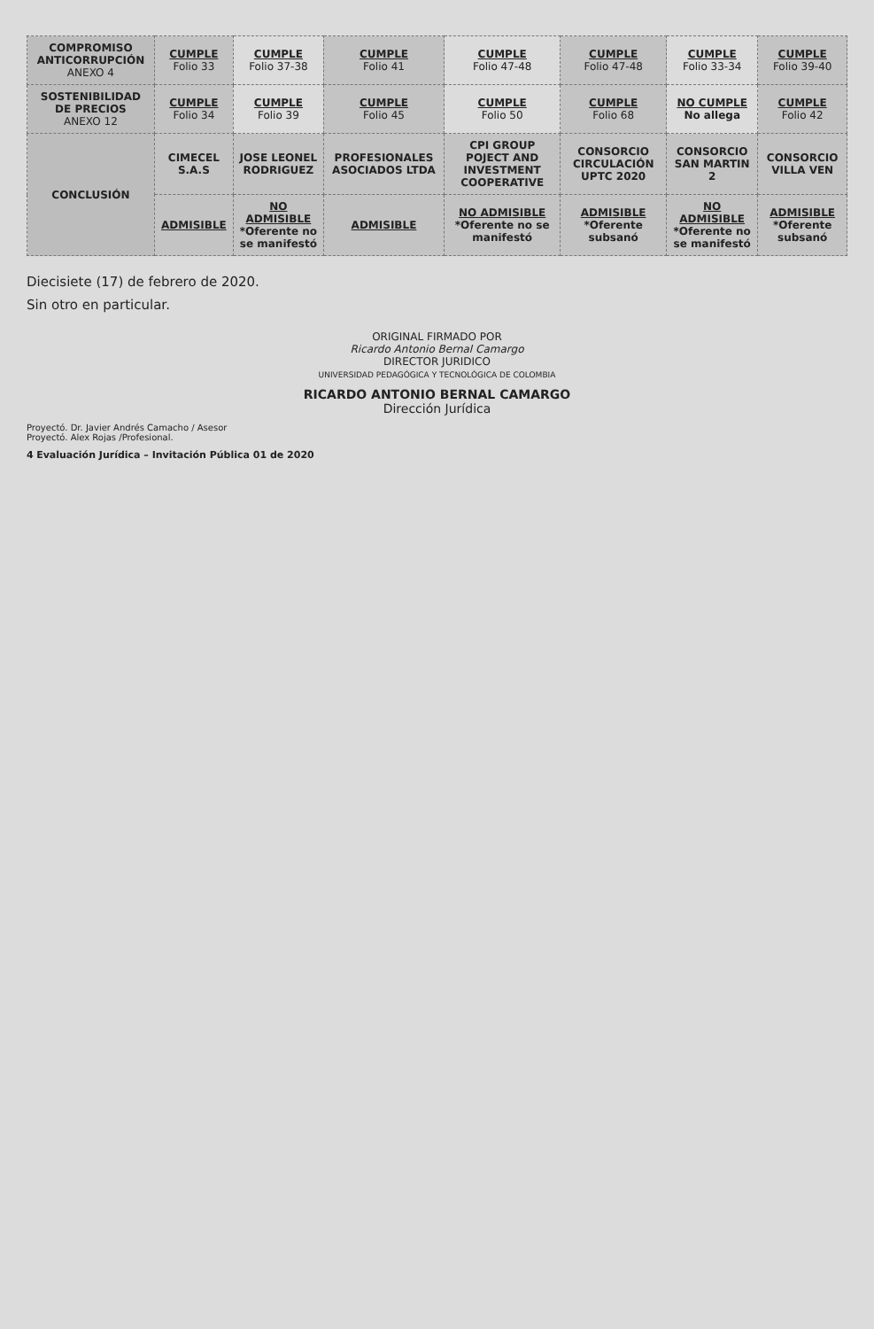| COMPROMISO ANTICORRUPCIÓN ANEXO 4 | CUMPLE Folio 33 | CUMPLE Folio 37-38 | CUMPLE Folio 41 | CUMPLE Folio 47-48 | CUMPLE Folio 47-48 | CUMPLE Folio 33-34 | CUMPLE Folio 39-40 |
| SOSTENIBILIDAD DE PRECIOS ANEXO 12 | CUMPLE Folio 34 | CUMPLE Folio 39 | CUMPLE Folio 45 | CUMPLE Folio 50 | CUMPLE Folio 68 | NO CUMPLE No allega | CUMPLE Folio 42 |
| CONCLUSIÓN | CIMECEL S.A.S | JOSE LEONEL RODRIGUEZ | PROFESIONALES ASOCIADOS LTDA | CPI GROUP POJECT AND INVESTMENT COOPERATIVE | CONSORCIO CIRCULACIÓN UPTC 2020 | CONSORCIO SAN MARTIN 2 | CONSORCIO VILLA VEN |
| | ADMISIBLE | NO ADMISIBLE *Oferente no se manifestó | ADMISIBLE | NO ADMISIBLE *Oferente no se manifestó | ADMISIBLE *Oferente subsanó | NO ADMISIBLE *Oferente no se manifestó | ADMISIBLE *Oferente subsanó |
Diecisiete (17) de febrero de 2020.
Sin otro en particular.
ORIGINAL FIRMADO POR
Ricardo Antonio Bernal Camargo
DIRECTOR JURIDICO
UNIVERSIDAD PEDAGÓGICA Y TECNOLÓGICA DE COLOMBIA
RICARDO ANTONIO BERNAL CAMARGO
Dirección Jurídica
Proyectó. Dr. Javier Andrés Camacho / Asesor
Proyectó. Alex Rojas /Profesional.
4 Evaluación Jurídica – Invitación Pública 01 de 2020